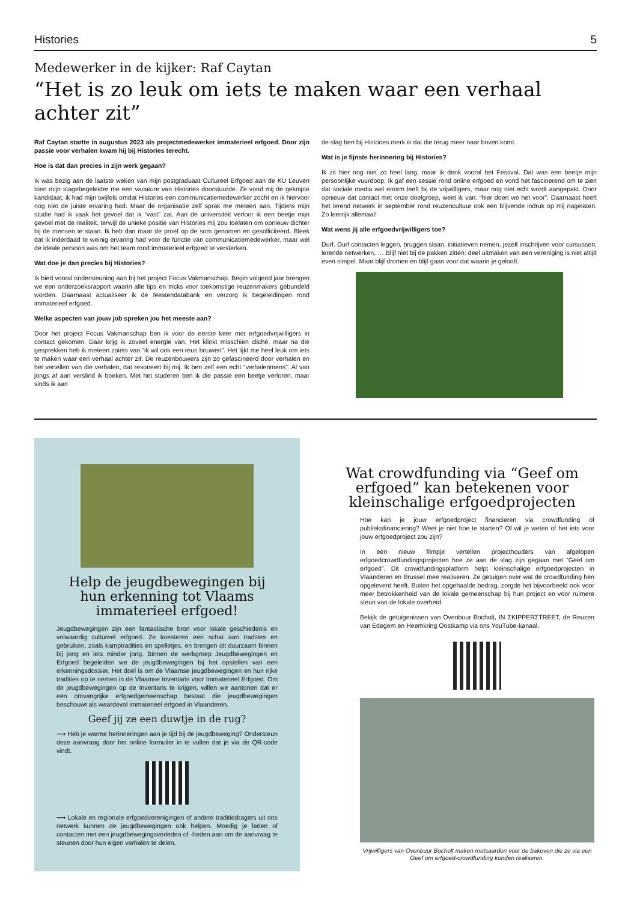Histories 5
Medewerker in de kijker: Raf Caytan
“Het is zo leuk om iets te maken waar een verhaal achter zit”
Raf Caytan startte in augustus 2023 als projectmedewerker immaterieel erfgoed. Door zijn passie voor verhalen kwam hij bij Histories terecht.
Hoe is dat dan precies in zijn werk gegaan?
Ik was bezig aan de laatste weken van mijn postgraduaat Cultureel Erfgoed aan de KU Leuven toen mijn stagebegeleider me een vacature van Histories doorstuurde. Ze vond mij de geknipte kandidaat, ik had mijn twijfels omdat Histories een communicatiemedewerker zocht en ik hiervoor nog niet de juiste ervaring had. Maar de organisatie zelf sprak me meteen aan. Tijdens mijn studie had ik vaak het gevoel dat ik “vast” zat. Aan de universiteit verloor ik een beetje mijn gevoel met de realiteit, terwijl de unieke positie van Histories mij zou toelaten om opnieuw dichter bij de mensen te staan. Ik heb dan maar de proef op de som genomen en gesolliciteerd. Bleek dat ik inderdaad te weinig ervaring had voor de functie van communicatiemedewerker, maar wel de ideale persoon was om het team rond immaterieel erfgoed te versterken.
Wat doe je dan precies bij Histories?
Ik bied vooral ondersteuning aan bij het project Focus Vakmanschap. Begin volgend jaar brengen we een onderzoeksrapport waarin alle tips en tricks voor toekomstige reuzenmakers gebundeld worden. Daarnaast actualiseer ik de feestendatabank en verzorg ik begeleidingen rond immaterieel erfgoed.
Welke aspecten van jouw job spreken jou het meeste aan?
Door het project Focus Vakmanschap ben ik voor de eerste keer met erfgoedvrijwilligers in contact gekomen. Daar krijg ik zoveel energie van. Het klinkt misschien cliché, maar na die gesprekken heb ik meteen zoiets van “ik wil ook een reus bouwen”. Het lijkt me heel leuk om iets te maken waar een verhaal achter zit. De reuzenbouwers zijn zo gefascineerd door verhalen en het vertellen van die verhalen, dat resoneert bij mij. Ik ben zelf een echt “verhalenmens”. Al van jongs af aan verslind ik boeken. Met het studeren ben ik die passie een beetje verloren, maar sinds ik aan
de slag ben bij Histories merk ik dat die terug meer naar boven komt.
Wat is je fijnste herinnering bij Histories?
Ik zit hier nog niet zo heel lang, maar ik denk vooral het Festival. Dat was een beetje mijn persoonlijke vuurdoop. Ik gaf een sessie rond online erfgoed en vond het fascinerend om te zien dat sociale media wel enorm leeft bij de vrijwilligers, maar nog niet echt wordt aangepakt. Door opnieuw dat contact met onze doelgroep, weet ik van: “hier doen we het voor”. Daarnaast heeft het lerend netwerk in september rond reuzencultuur ook een blijvende indruk op mij nagelaten. Zo leerrijk allemaal!
Wat wens jij alle erfgoedvrijwilligers toe?
Durf. Durf contacten leggen, bruggen slaan, initiatieven nemen, jezelf inschrijven voor cursussen, lerende netwerken, … Blijf niet bij de pakken zitten: deel uitmaken van een vereniging is niet altijd even simpel. Maar blijf dromen en blijf gaan voor dat waarin je gelooft.
Help de jeugdbewegingen bij hun erkenning tot Vlaams immaterieel erfgoed!
Jeugdbewegingen zijn een fantastische bron voor lokale geschiedenis en volwaardig cultureel erfgoed. Ze koesteren een schat aan tradities en gebruiken, zoals kamptradities en spelletjes, en brengen dit duurzaam binnen bij jong en iets minder jong. Binnen de werkgroep Jeugdbewegingen en Erfgoed begeleiden we de jeugdbewegingen bij het opstellen van een erkenningsdossier. Het doel is om de Vlaamse jeugdbewegingen en hun rijke tradities op te nemen in de Vlaamse Inventaris voor Immaterieel Erfgoed. Om de jeugdbewegingen op de Inventaris te krijgen, willen we aantonen dat er een omvangrijke erfgoedgemeenschap bestaat die jeugdbewegingen beschouwt als waardevol immaterieel erfgoed in Vlaanderen.
Geef jij ze een duwtje in de rug?
⟶ Heb je warme herinneringen aan je tijd bij de jeugdbeweging? Ondersteun deze aanvraag door het online formulier in te vullen dat je via de QR-code vindt.
⟶ Lokale en regionale erfgoedverenigingen of andere traditiedragers uit ons netwerk kunnen de jeugdbewegingen ook helpen. Moedig je leden of contacten met een jeugdbewegingsverleden of -heden aan om de aanvraag te steunen door hun eigen verhalen te delen.
Wat crowdfunding via “Geef om erfgoed” kan betekenen voor kleinschalige erfgoedprojecten
Hoe kan je jouw erfgoedproject financieren via crowdfunding of publieksfinanciering? Weet je niet hoe te starten? Of wil je weten of het iets voor jouw erfgoedproject zou zijn?
In een nieuw filmpje vertellen projecthouders van afgelopen erfgoedcrowdfundingsprojecten hoe ze aan de slag zijn gegaan met “Geef om erfgoed”. Dit crowdfundingsplatform helpt kleinschalige erfgoedprojecten in Vlaanderen en Brussel mee realiseren. Ze getuigen over wat de crowdfunding hen opgeleverd heeft. Buiten het opgehaalde bedrag, zorgde het bijvoorbeeld ook voor meer betrokkenheid van de lokale gemeenschap bij hun project en voor ruimere steun van de lokale overheid.
Bekijk de getuigenissen van Ovenbuur Bocholt, IN ΣKIPPERΣTREET, de Reuzen van Edegem en Heemkring Oostkamp via ons YouTube-kanaal.
Vrijwilligers van Ovenbuur Bocholt maken mutsaarden voor de bakoven die ze via een Geef om erfgoed-crowdfunding konden realiseren.